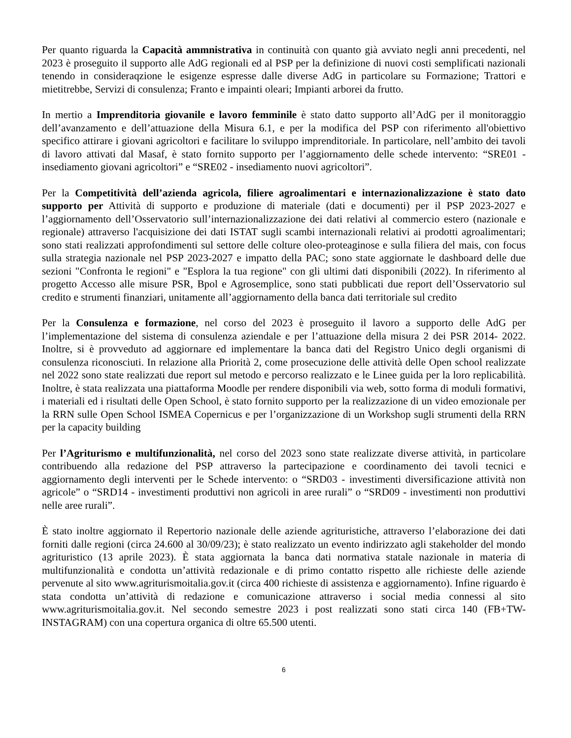Per quanto riguarda la Capacità ammnistrativa in continuità con quanto già avviato negli anni precedenti, nel 2023 è proseguito il supporto alle AdG regionali ed al PSP per la definizione di nuovi costi semplificati nazionali tenendo in consideraqzione le esigenze espresse dalle diverse AdG in particolare su Formazione; Trattori e mietitrebbe, Servizi di consulenza; Franto e impainti oleari; Impianti arborei da frutto.
In mertio a Imprenditoria giovanile e lavoro femminile è stato datto supporto all’AdG per il monitoraggio dell’avanzamento e dell’attuazione della Misura 6.1, e per la modifica del PSP con riferimento all'obiettivo specifico attirare i giovani agricoltori e facilitare lo sviluppo imprenditoriale. In particolare, nell’ambito dei tavoli di lavoro attivati dal Masaf, è stato fornito supporto per l’aggiornamento delle schede intervento: “SRE01 - insediamento giovani agricoltori” e “SRE02 - insediamento nuovi agricoltori”.
Per la Competitività dell’azienda agricola, filiere agroalimentari e internazionalizzazione è stato dato supporto per Attività di supporto e produzione di materiale (dati e documenti) per il PSP 2023-2027 e l’aggiornamento dell’Osservatorio sull’internazionalizzazione dei dati relativi al commercio estero (nazionale e regionale) attraverso l'acquisizione dei dati ISTAT sugli scambi internazionali relativi ai prodotti agroalimentari; sono stati realizzati approfondimenti sul settore delle colture oleo-proteaginose e sulla filiera del mais, con focus sulla strategia nazionale nel PSP 2023-2027 e impatto della PAC; sono state aggiornate le dashboard delle due sezioni "Confronta le regioni" e "Esplora la tua regione" con gli ultimi dati disponibili (2022). In riferimento al progetto Accesso alle misure PSR, Bpol e Agrosemplice, sono stati pubblicati due report dell’Osservatorio sul credito e strumenti finanziari, unitamente all’aggiornamento della banca dati territoriale sul credito
Per la Consulenza e formazione, nel corso del 2023 è proseguito il lavoro a supporto delle AdG per l’implementazione del sistema di consulenza aziendale e per l’attuazione della misura 2 dei PSR 2014- 2022. Inoltre, si è provveduto ad aggiornare ed implementare la banca dati del Registro Unico degli organismi di consulenza riconosciuti. In relazione alla Priorità 2, come prosecuzione delle attività delle Open school realizzate nel 2022 sono state realizzati due report sul metodo e percorso realizzato e le Linee guida per la loro replicabilità. Inoltre, è stata realizzata una piattaforma Moodle per rendere disponibili via web, sotto forma di moduli formativi, i materiali ed i risultati delle Open School, è stato fornito supporto per la realizzazione di un video emozionale per la RRN sulle Open School ISMEA Copernicus e per l’organizzazione di un Workshop sugli strumenti della RRN per la capacity building
Per l’Agriturismo e multifunzionalità, nel corso del 2023 sono state realizzate diverse attività, in particolare contribuendo alla redazione del PSP attraverso la partecipazione e coordinamento dei tavoli tecnici e aggiornamento degli interventi per le Schede intervento: o “SRD03 - investimenti diversificazione attività non agricole” o “SRD14 - investimenti produttivi non agricoli in aree rurali” o “SRD09 - investimenti non produttivi nelle aree rurali”.
È stato inoltre aggiornato il Repertorio nazionale delle aziende agrituristiche, attraverso l’elaborazione dei dati forniti dalle regioni (circa 24.600 al 30/09/23); è stato realizzato un evento indirizzato agli stakeholder del mondo agrituristico (13 aprile 2023). È stata aggiornata la banca dati normativa statale nazionale in materia di multifunzionalità e condotta un’attività redazionale e di primo contatto rispetto alle richieste delle aziende pervenute al sito www.agriturismoitalia.gov.it (circa 400 richieste di assistenza e aggiornamento). Infine riguardo è stata condotta un’attività di redazione e comunicazione attraverso i social media connessi al sito www.agriturismoitalia.gov.it. Nel secondo semestre 2023 i post realizzati sono stati circa 140 (FB+TW-INSTAGRAM) con una copertura organica di oltre 65.500 utenti.
6